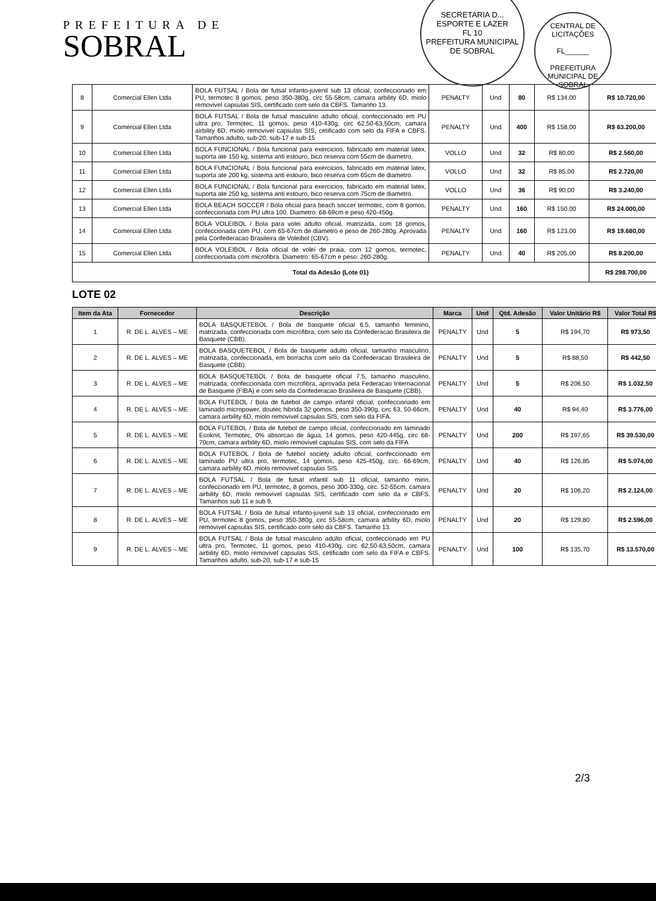PREFEITURA DE
SOBRAL
SECRETARIA D... ESPORTE E LAZER
FL 10
PREFEITURA MUNICIPAL DE SOBRAL
CENTRAL DE LICITAÇÕES
FL______
PREFEITURA MUNICIPAL DE SOBRAL
| 8 | Comercial Ellen Ltda | BOLA FUTSAL / Bola de futsal infanto-juvenil sub 13 oficial, confeccionado em PU, termotec 8 gomos, peso 350-380g, circ 55-58cm, camara arbility 6D, miolo removivel capsulas SIS, certificado com selo da CBFS. Tamanho 13. | PENALTY | Und | 80 | R$ 134,00 | R$ 10.720,00 |
| 9 | Comercial Ellen Ltda | BOLA FUTSAL / Bola de futsal masculino adulto oficial, confeccionado em PU ultra pro, Termotec, 11 gomos, peso 410-430g, circ 62,50-63,50cm, camara airbility 6D, miolo removivel capsulas SIS, cetificado com selo da FIFA e CBFS. Tamanhos adulto, sub-20, sub-17 e sub-15 | PENALTY | Und | 400 | R$ 158,00 | R$ 63.200,00 |
| 10 | Comercial Ellen Ltda | BOLA FUNCIONAL / Bola funcional para exercicios, fabricado em material latex, suporta ate 150 kg, sistema anti estouro, bico reserva com 55cm de diametro. | VOLLO | Und | 32 | R$ 80,00 | R$ 2.560,00 |
| 11 | Comercial Ellen Ltda | BOLA FUNCIONAL / Bola funcional para exercicios, fabricado em material latex, suporta ate 200 kg, sistema anti estouro, bico reserva com 65cm de diametro. | VOLLO | Und | 32 | R$ 85,00 | R$ 2.720,00 |
| 12 | Comercial Ellen Ltda | BOLA FUNCIONAL / Bola funcional para exercicios, fabricado em material latex, suporta ate 250 kg, sistema anti estouro, bico reserva com 75cm de diametro. | VOLLO | Und | 36 | R$ 90,00 | R$ 3.240,00 |
| 13 | Comercial Ellen Ltda | BOLA BEACH SOCCER / Bola oficial para beach soccer termotec, com 8 gomos, confeccionada com PU ultra 100. Diametro: 68-69cm e peso 420-450g. | PENALTY | Und | 160 | R$ 150,00 | R$ 24.000,00 |
| 14 | Comercial Ellen Ltda | BOLA VOLEIBOL / Bola para volei adulto oficial, matrizada, com 18 gomos, confeccionada com PU, com 65-67cm de diametro e peso de 260-280g. Aprovada pela Confederacao Brasileira de Voleibol (CBV). | PENALTY | Und | 160 | R$ 123,00 | R$ 19.680,00 |
| 15 | Comercial Ellen Ltda | BOLA VOLEIBOL / Bola oficial de volei de praia, com 12 gomos, termotec, confeccionada com microfibra. Diametro: 65-67cm e peso: 260-280g. | PENALTY | Und | 40 | R$ 205,00 | R$ 8.200,00 |
| Total da Adesão (Lote 01) | | | | | | | R$ 298.700,00 |
LOTE 02
| Item da Ata | Fornecedor | Descrição | Marca | Und | Qtd. Adesão | Valor Unitário R$ | Valor Total R$ |
| --- | --- | --- | --- | --- | --- | --- | --- |
| 1 | R. DE L. ALVES – ME | BOLA BASQUETEBOL / Bola de basquete oficial 6.5, tamanho feminino, matrizada, confeccionada com microfibra, com selo da Confederacao Brasileira de Basquete (CBB). | PENALTY | Und | 5 | R$ 194,70 | R$ 973,50 |
| 2 | R. DE L. ALVES – ME | BOLA BASQUETEBOL / Bola de basquete adulto oficial, tamanho masculino, matrizada, confeccionada, em borracha com selo da Confederacao Brasileira de Basquete (CBB). | PENALTY | Und | 5 | R$ 88,50 | R$ 442,50 |
| 3 | R. DE L. ALVES – ME | BOLA BASQUETEBOL / Bola de basquete oficial 7.5, tamanho masculino, matrizada, confeccionada com microfibra, aprovada pela Federacao Internacional de Basquete (FIBA) e com selo da Confederacao Brasileira de Basquete (CBB). | PENALTY | Und | 5 | R$ 206,50 | R$ 1.032,50 |
| 4 | R. DE L. ALVES – ME | BOLA FUTEBOL / Bola de futebol de campo infantil oficial, confeccionado em laminado micropower, doutec hibrida 32 gomos, peso 350-390g, circ 63, 50-66cm, camara airbility 6D, miolo removivel capsulas SIS, com selo da FIFA. | PENALTY | Und | 40 | R$ 94,40 | R$ 3.776,00 |
| 5 | R. DE L. ALVES – ME | BOLA FUTEBOL / Bola de futebol de campo oficial, confeccionado em laminado Ecoknit, Termotec, 0% absorcao de água, 14 gomos, peso 420-445g, circ 68-70cm, camara airbility 6D, miolo removivel capsulas SIS, com selo da FIFA | PENALTY | Und | 200 | R$ 197,65 | R$ 39.530,00 |
| 6 | R. DE L. ALVES – ME | BOLA FUTEBOL / Bola de futebol society adulto oficial, confeccionado em laminado PU ultra pro, termotec, 14 gomos, peso 425-450g, circ. 66-69cm, camara airbility 6D, miolo removivel capsulas SIS. | PENALTY | Und | 40 | R$ 126,85 | R$ 5.074,00 |
| 7 | R. DE L. ALVES – ME | BOLA FUTSAL / Bola de futsal infantil sub 11 oficial, tamanho mirin, confeccionado em PU, termotec, 8 gomos, peso 300-330g, circ. 52-55cm, camara airbility 6D, miolo removivel capsulas SIS, certificado com selo da e CBFS. Tamanhos sub 11 e sub 9. | PENALTY | Und | 20 | R$ 106,20 | R$ 2.124,00 |
| 8 | R. DE L. ALVES – ME | BOLA FUTSAL / Bola de futsal infanto-juvenil sub 13 oficial, confeccionado em PU, termotec 8 gomos, peso 350-380g, circ 55-58cm, camara arbility 6D, miolo removivel capsulas SIS, certificado com selo da CBFS. Tamanho 13. | PENALTY | Und | 20 | R$ 129,80 | R$ 2.596,00 |
| 9 | R. DE L. ALVES – ME | BOLA FUTSAL / Bola de futsal masculino adulto oficial, confeccionado em PU ultra pro, Termotec, 11 gomos, peso 410-430g, circ 62,50-63,50cm, camara airbility 6D, miolo removivel capsulas SIS, cetificado com selo da FIFA e CBFS. Tamanhos adulto, sub-20, sub-17 e sub-15 | PENALTY | Und | 100 | R$ 135,70 | R$ 13.570,00 |
2/3